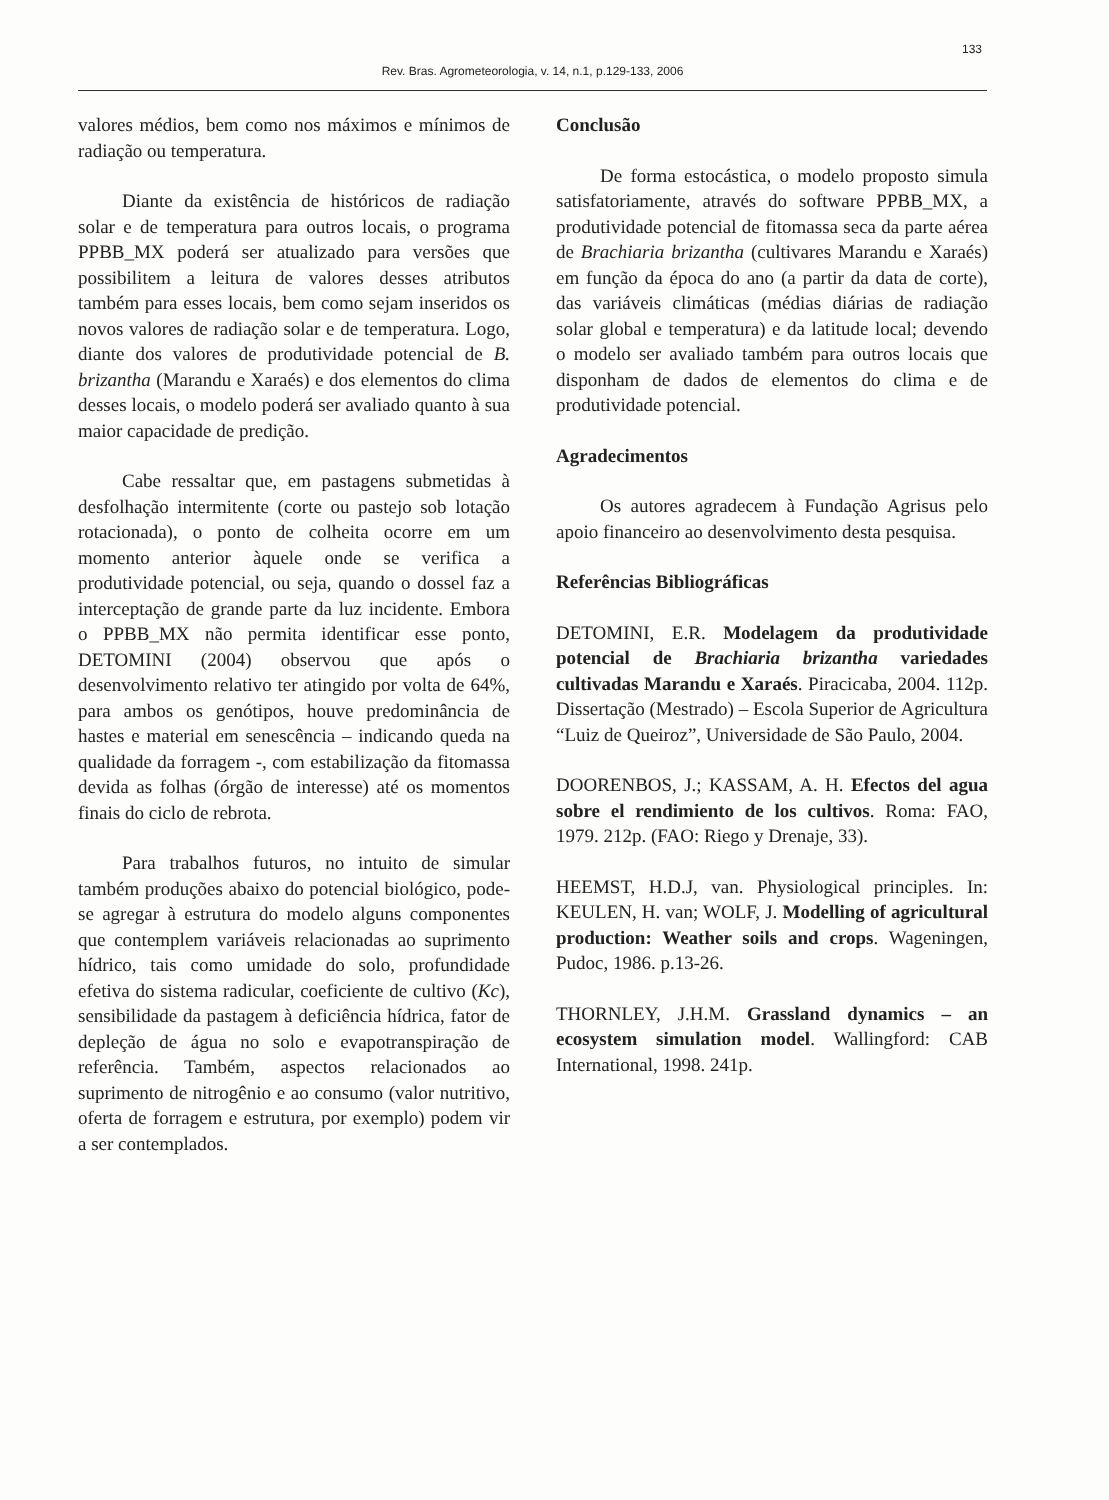133
Rev. Bras. Agrometeorologia, v. 14, n.1, p.129-133, 2006
valores médios, bem como nos máximos e mínimos de radiação ou temperatura.
Diante da existência de históricos de radiação solar e de temperatura para outros locais, o programa PPBB_MX poderá ser atualizado para versões que possibilitem a leitura de valores desses atributos também para esses locais, bem como sejam inseridos os novos valores de radiação solar e de temperatura. Logo, diante dos valores de produtividade potencial de B. brizantha (Marandu e Xaraés) e dos elementos do clima desses locais, o modelo poderá ser avaliado quanto à sua maior capacidade de predição.
Cabe ressaltar que, em pastagens submetidas à desfolhação intermitente (corte ou pastejo sob lotação rotacionada), o ponto de colheita ocorre em um momento anterior àquele onde se verifica a produtividade potencial, ou seja, quando o dossel faz a interceptação de grande parte da luz incidente. Embora o PPBB_MX não permita identificar esse ponto, DETOMINI (2004) observou que após o desenvolvimento relativo ter atingido por volta de 64%, para ambos os genótipos, houve predominância de hastes e material em senescência – indicando queda na qualidade da forragem -, com estabilização da fitomassa devida as folhas (órgão de interesse) até os momentos finais do ciclo de rebrota.
Para trabalhos futuros, no intuito de simular também produções abaixo do potencial biológico, pode-se agregar à estrutura do modelo alguns componentes que contemplem variáveis relacionadas ao suprimento hídrico, tais como umidade do solo, profundidade efetiva do sistema radicular, coeficiente de cultivo (Kc), sensibilidade da pastagem à deficiência hídrica, fator de depleção de água no solo e evapotranspiração de referência. Também, aspectos relacionados ao suprimento de nitrogênio e ao consumo (valor nutritivo, oferta de forragem e estrutura, por exemplo) podem vir a ser contemplados.
Conclusão
De forma estocástica, o modelo proposto simula satisfatoriamente, através do software PPBB_MX, a produtividade potencial de fitomassa seca da parte aérea de Brachiaria brizantha (cultivares Marandu e Xaraés) em função da época do ano (a partir da data de corte), das variáveis climáticas (médias diárias de radiação solar global e temperatura) e da latitude local; devendo o modelo ser avaliado também para outros locais que disponham de dados de elementos do clima e de produtividade potencial.
Agradecimentos
Os autores agradecem à Fundação Agrisus pelo apoio financeiro ao desenvolvimento desta pesquisa.
Referências Bibliográficas
DETOMINI, E.R. Modelagem da produtividade potencial de Brachiaria brizantha variedades cultivadas Marandu e Xaraés. Piracicaba, 2004. 112p. Dissertação (Mestrado) – Escola Superior de Agricultura “Luiz de Queiroz”, Universidade de São Paulo, 2004.
DOORENBOS, J.; KASSAM, A. H. Efectos del agua sobre el rendimiento de los cultivos. Roma: FAO, 1979. 212p. (FAO: Riego y Drenaje, 33).
HEEMST, H.D.J, van. Physiological principles. In: KEULEN, H. van; WOLF, J. Modelling of agricultural production: Weather soils and crops. Wageningen, Pudoc, 1986. p.13-26.
THORNLEY, J.H.M. Grassland dynamics – an ecosystem simulation model. Wallingford: CAB International, 1998. 241p.